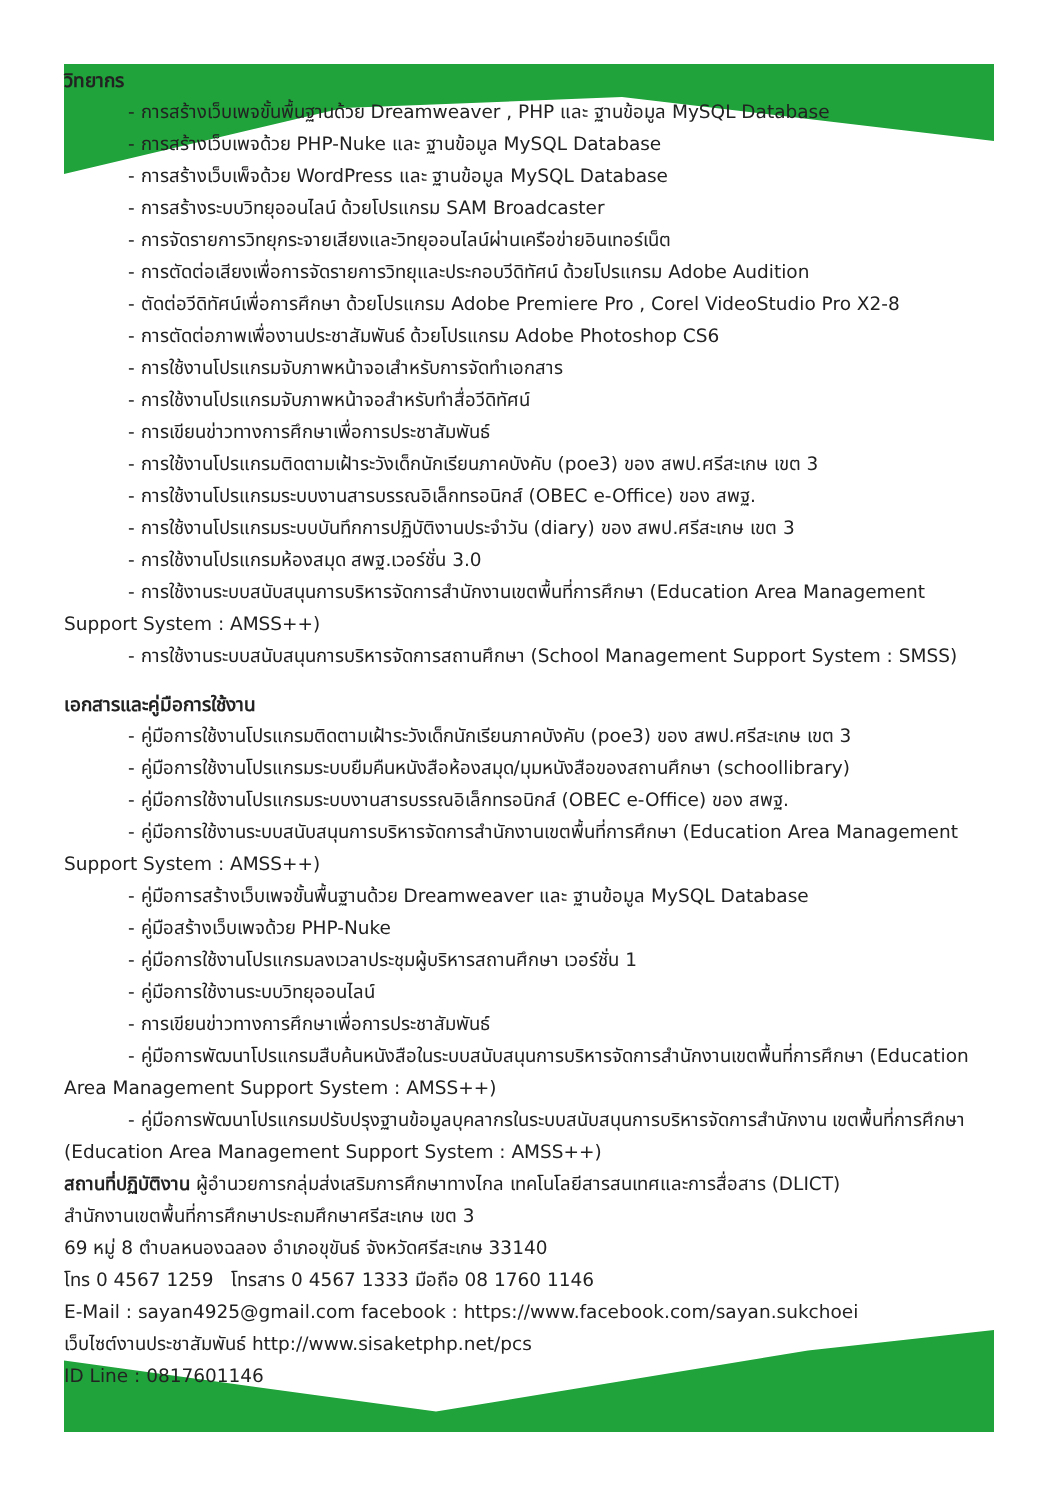วิทยากร
- การสร้างเว็บเพจขั้นพื้นฐานด้วย Dreamweaver , PHP และ ฐานข้อมูล MySQL Database
- การสร้างเว็บเพจด้วย PHP-Nuke และ ฐานข้อมูล MySQL Database
- การสร้างเว็บเพ็จด้วย WordPress และ ฐานข้อมูล MySQL Database
- การสร้างระบบวิทยุออนไลน์ ด้วยโปรแกรม SAM Broadcaster
- การจัดรายการวิทยุกระจายเสียงและวิทยุออนไลน์ผ่านเครือข่ายอินเทอร์เน็ต
- การตัดต่อเสียงเพื่อการจัดรายการวิทยุและประกอบวีดิทัศน์ ด้วยโปรแกรม Adobe Audition
- ตัดต่อวีดิทัศน์เพื่อการศึกษา ด้วยโปรแกรม Adobe Premiere Pro , Corel VideoStudio Pro X2-8
- การตัดต่อภาพเพื่องานประชาสัมพันธ์ ด้วยโปรแกรม Adobe Photoshop CS6
- การใช้งานโปรแกรมจับภาพหน้าจอเสำหรับการจัดทำเอกสาร
- การใช้งานโปรแกรมจับภาพหน้าจอสำหรับทำสื่อวีดิทัศน์
- การเขียนข่าวทางการศึกษาเพื่อการประชาสัมพันธ์
- การใช้งานโปรแกรมติดตามเฝ้าระวังเด็กนักเรียนภาคบังคับ (poe3) ของ สพป.ศรีสะเกษ เขต 3
- การใช้งานโปรแกรมระบบงานสารบรรณอิเล็กทรอนิกส์ (OBEC e-Office) ของ สพฐ.
- การใช้งานโปรแกรมระบบบันทึกการปฏิบัติงานประจำวัน (diary) ของ สพป.ศรีสะเกษ เขต 3
- การใช้งานโปรแกรมห้องสมุด สพฐ.เวอร์ชั่น 3.0
- การใช้งานระบบสนับสนุนการบริหารจัดการสำนักงานเขตพื้นที่การศึกษา (Education Area Management Support System : AMSS++)
- การใช้งานระบบสนับสนุนการบริหารจัดการสถานศึกษา (School Management Support System : SMSS)
เอกสารและคู่มือการใช้งาน
- คู่มือการใช้งานโปรแกรมติดตามเฝ้าระวังเด็กนักเรียนภาคบังคับ (poe3) ของ สพป.ศรีสะเกษ เขต 3
- คู่มือการใช้งานโปรแกรมระบบยืมคืนหนังสือห้องสมุด/มุมหนังสือของสถานศึกษา (schoollibrary)
- คู่มือการใช้งานโปรแกรมระบบงานสารบรรณอิเล็กทรอนิกส์ (OBEC e-Office) ของ สพฐ.
- คู่มือการใช้งานระบบสนับสนุนการบริหารจัดการสำนักงานเขตพื้นที่การศึกษา (Education Area Management Support System : AMSS++)
- คู่มือการสร้างเว็บเพจขั้นพื้นฐานด้วย Dreamweaver และ ฐานข้อมูล MySQL Database
- คู่มือสร้างเว็บเพจด้วย PHP-Nuke
- คู่มือการใช้งานโปรแกรมลงเวลาประชุมผู้บริหารสถานศึกษา เวอร์ชั่น 1
- คู่มือการใช้งานระบบวิทยุออนไลน์
- การเขียนข่าวทางการศึกษาเพื่อการประชาสัมพันธ์
- คู่มือการพัฒนาโปรแกรมสืบค้นหนังสือในระบบสนับสนุนการบริหารจัดการสำนักงานเขตพื้นที่การศึกษา (Education Area Management Support System : AMSS++)
- คู่มือการพัฒนาโปรแกรมปรับปรุงฐานข้อมูลบุคลากรในระบบสนับสนุนการบริหารจัดการสำนักงาน เขตพื้นที่การศึกษา (Education Area Management Support System : AMSS++)
สถานที่ปฏิบัติงาน ผู้อำนวยการกลุ่มส่งเสริมการศึกษาทางไกล เทคโนโลยีสารสนเทศและการสื่อสาร (DLICT)
สำนักงานเขตพื้นที่การศึกษาประถมศึกษาศรีสะเกษ เขต 3
69 หมู่ 8 ตำบลหนองฉลอง อำเภอขุขันธ์ จังหวัดศรีสะเกษ 33140
โทร 0 4567 1259 โทรสาร 0 4567 1333 มือถือ 08 1760 1146
E-Mail : sayan4925@gmail.com facebook : https://www.facebook.com/sayan.sukchoei
เว็บไซต์งานประชาสัมพันธ์ http://www.sisaketphp.net/pcs
ID Line : 0817601146